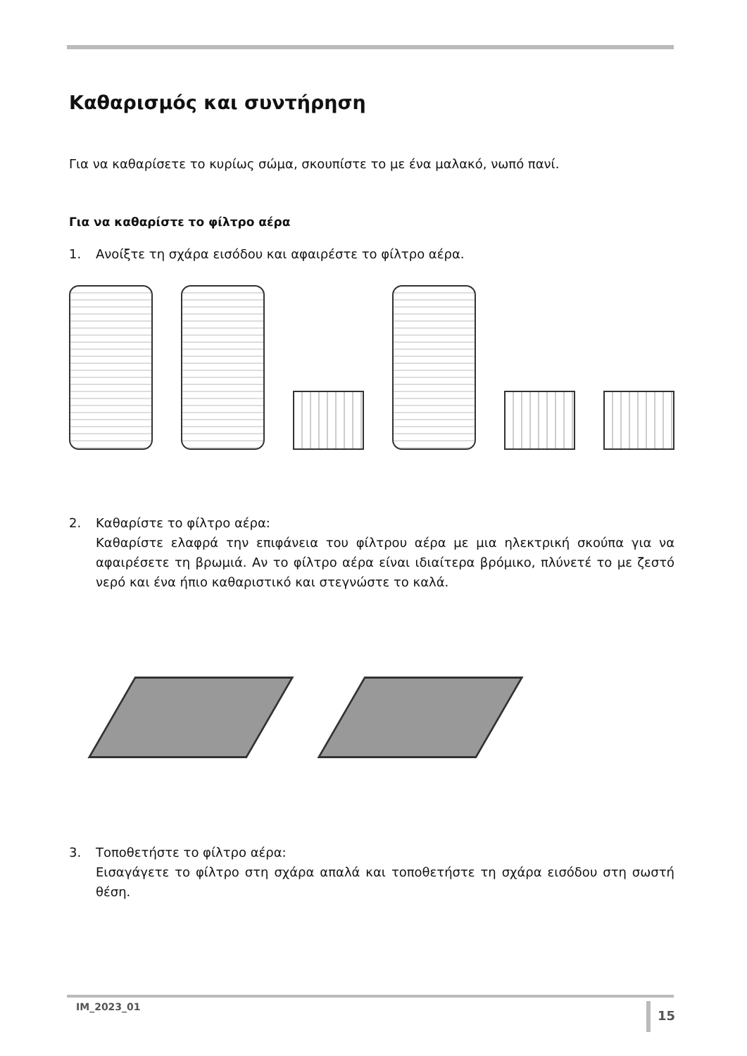Καθαρισμός και συντήρηση
Για να καθαρίσετε το κυρίως σώμα, σκουπίστε το με ένα μαλακό, νωπό πανί.
Για να καθαρίστε το φίλτρο αέρα
1. Ανοίξτε τη σχάρα εισόδου και αφαιρέστε το φίλτρο αέρα.
2. Καθαρίστε το φίλτρο αέρα:
Καθαρίστε ελαφρά την επιφάνεια του φίλτρου αέρα με μια ηλεκτρική σκούπα για να αφαιρέσετε τη βρωμιά. Αν το φίλτρο αέρα είναι ιδιαίτερα βρόμικο, πλύνετέ το με ζεστό νερό και ένα ήπιο καθαριστικό και στεγνώστε το καλά.
3. Τοποθετήστε το φίλτρο αέρα:
Εισαγάγετε το φίλτρο στη σχάρα απαλά και τοποθετήστε τη σχάρα εισόδου στη σωστή θέση.
IM_2023_01 15